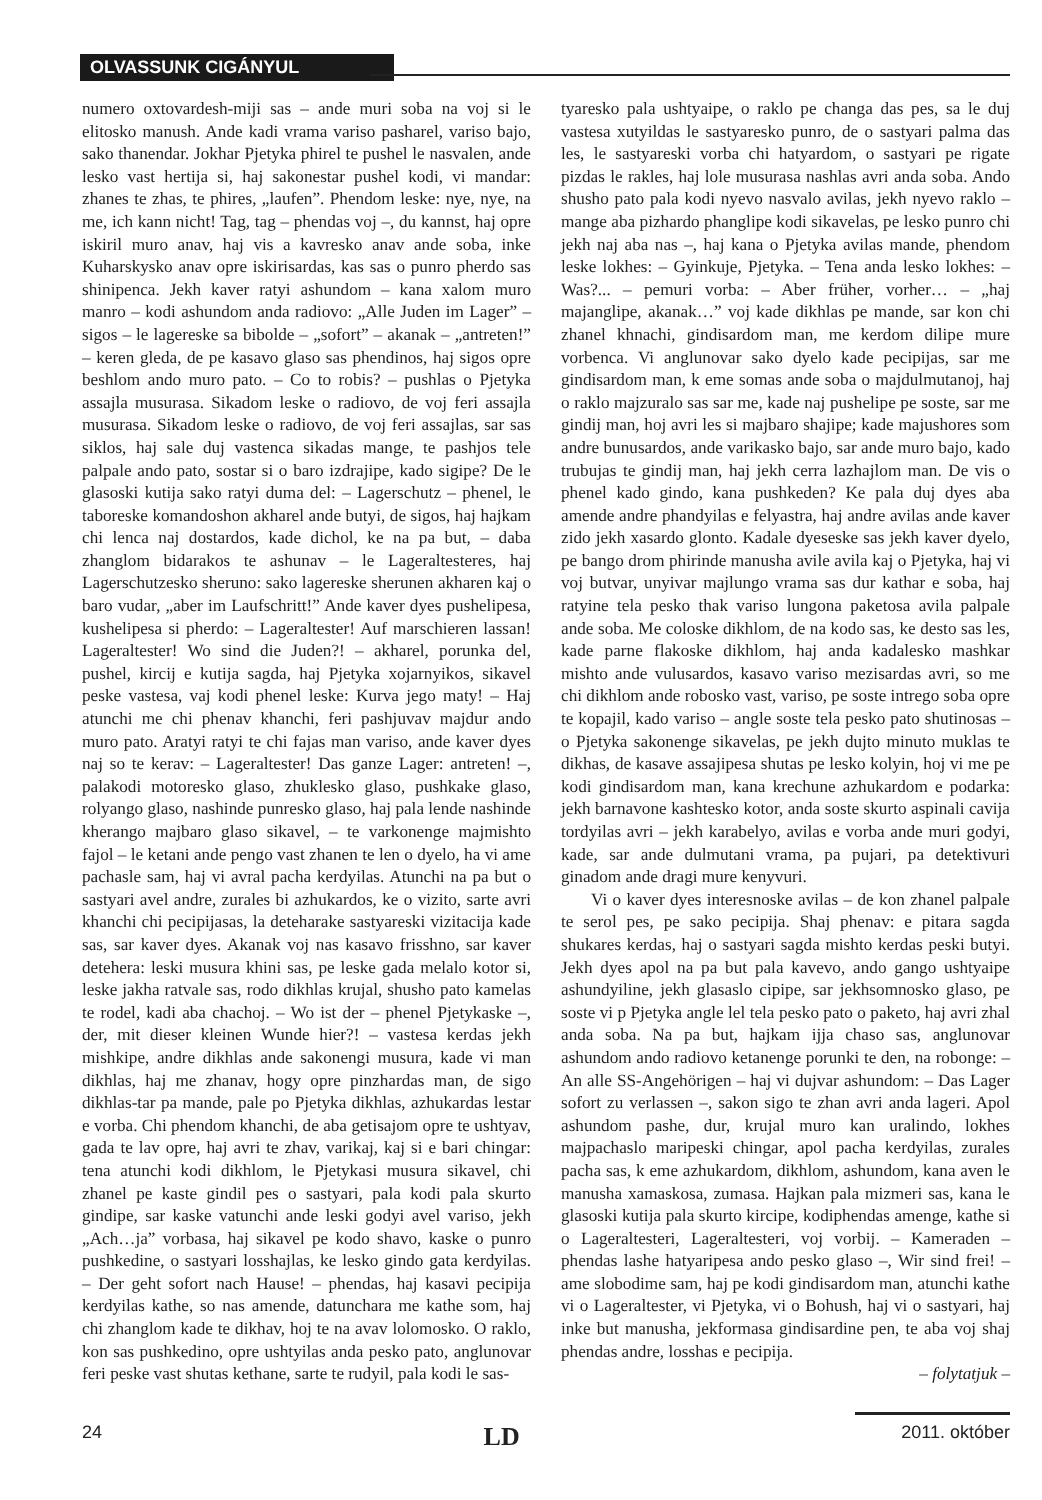OLVASSUNK CIGÁNYUL
numero oxtovardesh-miji sas – ande muri soba na voj si le elitosko manush. Ande kadi vrama variso pasharel, variso bajo, sako thanendar. Jokhar Pjetyka phirel te pushel le nasvalen, ande lesko vast hertija si, haj sakonestar pushel kodi, vi mandar: zhanes te zhas, te phires, „laufen”. Phendom leske: nye, nye, na me, ich kann nicht! Tag, tag – phendas voj –, du kannst, haj opre iskiril muro anav, haj vis a kavresko anav ande soba, inke Kuharskysko anav opre iskirisardas, kas sas o punro pherdo sas shinipenca. Jekh kaver ratyi ashundom – kana xalom muro manro – kodi ashundom anda radiovo: „Alle Juden im Lager” – sigos – le lagereske sa bibolde – „sofort” – akanak – „antreten!” – keren gleda, de pe kasavo glaso sas phendinos, haj sigos opre beshlom ando muro pato. – Co to robis? – pushlas o Pjetyka assajla musurasa. Sikadom leske o radiovo, de voj feri assajla musurasa. Sikadom leske o radiovo, de voj feri assajlas, sar sas siklos, haj sale duj vastenca sikadas mange, te pashjos tele palpale ando pato, sostar si o baro izdrajipe, kado sigipe? De le glasoski kutija sako ratyi duma del: – Lagerschutz – phenel, le taboreske komandoshon akharel ande butyi, de sigos, haj hajkam chi lenca naj dostardos, kade dichol, ke na pa but, – daba zhanglom bidarakos te ashunav – le Lageraltesteres, haj Lagerschutzesko sheruno: sako lagereske sherunen akharen kaj o baro vudar, „aber im Laufschritt!” Ande kaver dyes pushelipesa, kushelipesa si pherdo: – Lageraltester! Auf marschieren lassan! Lageraltester! Wo sind die Juden?! – akharel, porunka del, pushel, kircij e kutija sagda, haj Pjetyka xojarnyikos, sikavel peske vastesa, vaj kodi phenel leske: Kurva jego maty! – Haj atunchi me chi phenav khanchi, feri pashjuvav majdur ando muro pato. Aratyi ratyi te chi fajas man variso, ande kaver dyes naj so te kerav: – Lageraltester! Das ganze Lager: antreten! –, palakodi motoresko glaso, zhuklesko glaso, pushkake glaso, rolyango glaso, nashinde punresko glaso, haj pala lende nashinde kherango majbaro glaso sikavel, – te varkonenge majmishto fajol – le ketani ande pengo vast zhanen te len o dyelo, ha vi ame pachasle sam, haj vi avral pacha kerdyilas. Atunchi na pa but o sastyari avel andre, zurales bi azhukardos, ke o vizito, sarte avri khanchi chi pecipijasas, la deteharake sastyareski vizitacija kade sas, sar kaver dyes. Akanak voj nas kasavo frisshno, sar kaver detehera: leski musura khini sas, pe leske gada melalo kotor si, leske jakha ratvale sas, rodo dikhlas krujal, shusho pato kamelas te rodel, kadi aba chachoj. – Wo ist der – phenel Pjetykaske –, der, mit dieser kleinen Wunde hier?! – vastesa kerdas jekh mishkipe, andre dikhlas ande sakonengi musura, kade vi man dikhlas, haj me zhanav, hogy opre pinzhardas man, de sigo dikhlas-tar pa mande, pale po Pjetyka dikhlas, azhukardas lestar e vorba. Chi phendom khanchi, de aba getisajom opre te ushtyav, gada te lav opre, haj avri te zhav, varikaj, kaj si e bari chingar: tena atunchi kodi dikhlom, le Pjetykasi musura sikavel, chi zhanel pe kaste gindil pes o sastyari, pala kodi pala skurto gindipe, sar kaske vatunchi ande leski godyi avel variso, jekh „Ach…ja” vorbasa, haj sikavel pe kodo shavo, kaske o punro pushkedine, o sastyari losshajlas, ke lesko gindo gata kerdyilas. – Der geht sofort nach Hause! – phendas, haj kasavi pecipija kerdyilas kathe, so nas amende, datunchara me kathe som, haj chi zhanglom kade te dikhav, hoj te na avav lolomosko. O raklo, kon sas pushkedino, opre ushtyilas anda pesko pato, anglunovar feri peske vast shutas kethane, sarte te rudyil, pala kodi le sas-
tyaresko pala ushtyaipe, o raklo pe changa das pes, sa le duj vastesa xutyildas le sastyaresko punro, de o sastyari palma das les, le sastyareski vorba chi hatyardom, o sastyari pe rigate pizdas le rakles, haj lole musurasa nashlas avri anda soba. Ando shusho pato pala kodi nyevo nasvalo avilas, jekh nyevo raklo – mange aba pizhardo phanglipe kodi sikavelas, pe lesko punro chi jekh naj aba nas –, haj kana o Pjetyka avilas mande, phendom leske lokhes: – Gyinkuje, Pjetyka. – Tena anda lesko lokhes: – Was?... – pemuri vorba: – Aber früher, vorher… – „haj majanglipe, akanak…” voj kade dikhlas pe mande, sar kon chi zhanel khnachi, gindisardom man, me kerdom dilipe mure vorbenca. Vi anglunovar sako dyelo kade pecipijas, sar me gindisardom man, k eme somas ande soba o majdulmutanoj, haj o raklo majzuralo sas sar me, kade naj pushelipe pe soste, sar me gindij man, hoj avri les si majbaro shajipe; kade majushores som andre bunusardos, ande varikasko bajo, sar ande muro bajo, kado trubujas te gindij man, haj jekh cerra lazhajlom man. De vis o phenel kado gindo, kana pushkeden? Ke pala duj dyes aba amende andre phandyilas e felyastra, haj andre avilas ande kaver zido jekh xasardo glonto. Kadale dyeseske sas jekh kaver dyelo, pe bango drom phirinde manusha avile avila kaj o Pjetyka, haj vi voj butvar, unyivar majlungo vrama sas dur kathar e soba, haj ratyine tela pesko thak variso lungona paketosa avila palpale ande soba. Me coloske dikhlom, de na kodo sas, ke desto sas les, kade parne flakoske dikhlom, haj anda kadalesko mashkar mishto ande vulusardos, kasavo variso mezisardas avri, so me chi dikhlom ande robosko vast, variso, pe soste intrego soba opre te kopajil, kado variso – angle soste tela pesko pato shutinosas – o Pjetyka sakonenge sikavelas, pe jekh dujto minuto muklas te dikhas, de kasave assajipesa shutas pe lesko kolyin, hoj vi me pe kodi gindisardom man, kana krechune azhukardom e podarka: jekh barnavone kashtesko kotor, anda soste skurto aspinali cavija tordyilas avri – jekh karabelyo, avilas e vorba ande muri godyi, kade, sar ande dulmutani vrama, pa pujari, pa detektivuri ginadom ande dragi mure kenyvuri.
Vi o kaver dyes interesnoske avilas – de kon zhanel palpale te serol pes, pe sako pecipija. Shaj phenav: e pitara sagda shukares kerdas, haj o sastyari sagda mishto kerdas peski butyi. Jekh dyes apol na pa but pala kavevo, ando gango ushtyaipe ashundyiline, jekh glasaslo cipipe, sar jekhsomnosko glaso, pe soste vi p Pjetyka angle lel tela pesko pato o paketo, haj avri zhal anda soba. Na pa but, hajkam ijja chaso sas, anglunovar ashundom ando radiovo ketanenge porunki te den, na robonge: – An alle SS-Angehörigen – haj vi dujvar ashundom: – Das Lager sofort zu verlassen –, sakon sigo te zhan avri anda lageri. Apol ashundom pashe, dur, krujal muro kan uralindo, lokhes majpachaslo maripeski chingar, apol pacha kerdyilas, zurales pacha sas, k eme azhukardom, dikhlom, ashundom, kana aven le manusha xamaskosa, zumasa. Hajkan pala mizmeri sas, kana le glasoski kutija pala skurto kircipe, kodiphendas amenge, kathe si o Lageraltesteri, Lageraltesteri, voj vorbij. – Kameraden – phendas lashe hatyaripesa ando pesko glaso –, Wir sind frei! – ame slobodime sam, haj pe kodi gindisardom man, atunchi kathe vi o Lageraltester, vi Pjetyka, vi o Bohush, haj vi o sastyari, haj inke but manusha, jekformasa gindisardine pen, te aba voj shaj phendas andre, losshas e pecipija.
– folytatjuk –
24 LD 2011. október